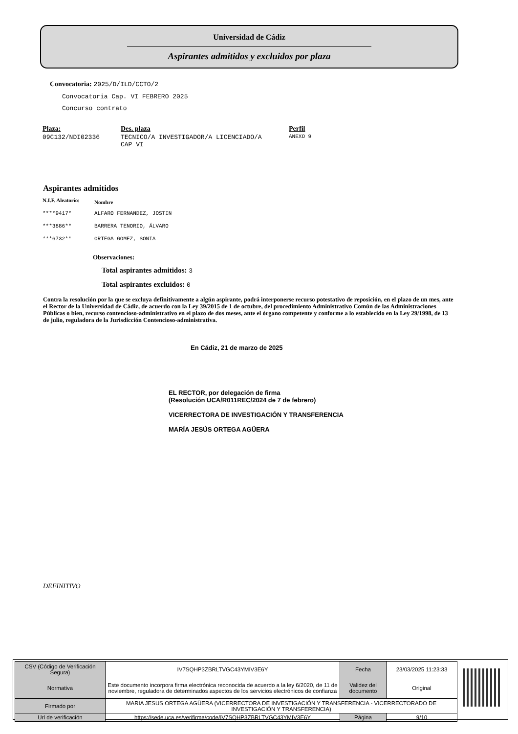Universidad de Cádiz
Aspirantes admitidos y excluidos por plaza
Convocatoria: 2025/D/ILD/CCTO/2
Convocatoria Cap. VI FEBRERO 2025
Concurso contrato
| Plaza: | Des. plaza | Perfil |
| --- | --- | --- |
| 09C132/NDI02336 | TECNICO/A INVESTIGADOR/A LICENCIADO/A CAP VI | ANEXO 9 |
Aspirantes admitidos
| N.I.F. Aleatorio: | Nombre |
| --- | --- |
| ****9417* | ALFARO FERNANDEZ, JOSTIN |
| ***3886** | BARRERA TENORIO, ÁLVARO |
| ***6732** | ORTEGA GOMEZ, SONIA |
Observaciones:
Total aspirantes admitidos: 3
Total aspirantes excluidos: 0
Contra la resolución por la que se excluya definitivamente a algún aspirante, podrá interponerse recurso potestativo de reposición, en el plazo de un mes, ante el Rector de la Universidad de Cádiz, de acuerdo con la Ley 39/2015 de 1 de octubre, del procedimiento Administrativo Común de las Administraciones Públicas o bien, recurso contencioso-administrativo en el plazo de dos meses, ante el órgano competente y conforme a lo establecido en la Ley 29/1998, de 13 de julio, reguladora de la Jurisdicción Contencioso-administrativa.
En Cádiz, 21 de marzo de 2025
EL RECTOR, por delegación de firma
(Resolución UCA/R011REC/2024 de 7 de febrero)
VICERRECTORA DE INVESTIGACIÓN Y TRANSFERENCIA
MARÍA JESÚS ORTEGA AGÜERA
DEFINITIVO
| CSV (Código de Verificación Segura) | IV7SQHP3ZBRLTVGC43YMIV3E6Y | Fecha | 23/03/2025 11:23:33 |
| Normativa | Este documento incorpora firma electrónica reconocida de acuerdo a la ley 6/2020, de 11 de noviembre, reguladora de determinados aspectos de los servicios electrónicos de confianza | Validez del documento | Original |
| Firmado por | MARIA JESUS ORTEGA AGÜERA (VICERRECTORA DE INVESTIGACIÓN Y TRANSFERENCIA - VICERRECTORADO DE INVESTIGACIÓN Y TRANSFERENCIA) | | |
| Url de verificación | https://sede.uca.es/verifirma/code/IV7SQHP3ZBRLTVGC43YMIV3E6Y | Página | 9/10 |